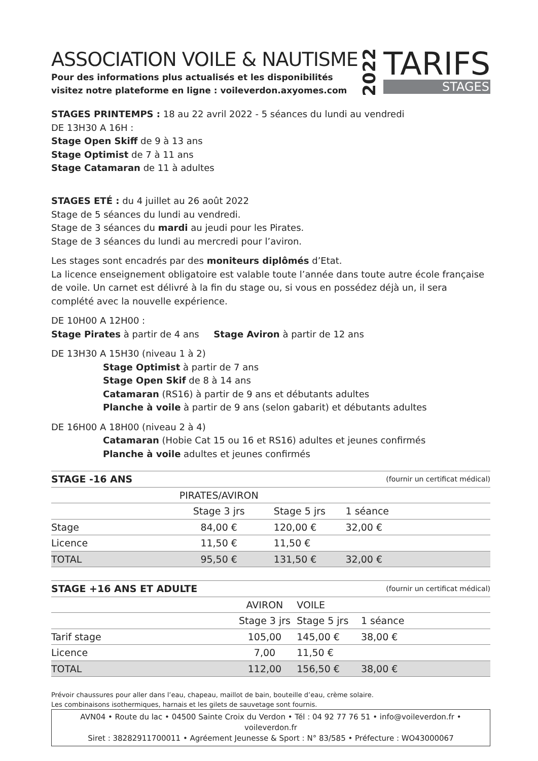ASSOCIATION VOILE & NAUTISME
Pour des informations plus actualisés et les disponibilités
visitez notre plateforme en ligne : voileverdon.axyomes.com
2022
TARIFS
STAGES
STAGES PRINTEMPS : 18 au 22 avril 2022 - 5 séances du lundi au vendredi
DE 13H30 A 16H :
Stage Open Skiff de 9 à 13 ans
Stage Optimist de 7 à 11 ans
Stage Catamaran de 11 à adultes
STAGES ETÉ : du 4 juillet au 26 août 2022
Stage de 5 séances du lundi au vendredi.
Stage de 3 séances du mardi au jeudi pour les Pirates.
Stage de 3 séances du lundi au mercredi pour l’aviron.
Les stages sont encadrés par des moniteurs diplômés d’Etat.
La licence enseignement obligatoire est valable toute l’année dans toute autre école française de voile. Un carnet est délivré à la fin du stage ou, si vous en possédez déjà un, il sera complété avec la nouvelle expérience.
DE 10H00 A 12H00 :
Stage Pirates à partir de 4 ans Stage Aviron à partir de 12 ans
DE 13H30 A 15H30 (niveau 1 à 2)
Stage Optimist à partir de 7 ans
Stage Open Skif de 8 à 14 ans
Catamaran (RS16) à partir de 9 ans et débutants adultes
Planche à voile à partir de 9 ans (selon gabarit) et débutants adultes
DE 16H00 A 18H00 (niveau 2 à 4)
Catamaran (Hobie Cat 15 ou 16 et RS16) adultes et jeunes confirmés
Planche à voile adultes et jeunes confirmés
| STAGE -16 ANS | | | (fournir un certificat médical) |
| --- | --- | --- | --- |
| | PIRATES/AVIRON | | |
| | Stage 3 jrs | Stage 5 jrs | 1 séance |
| Stage | 84,00 € | 120,00 € | 32,00 € |
| Licence | 11,50 € | 11,50 € | |
| TOTAL | 95,50 € | 131,50 € | 32,00 € |
| STAGE +16 ANS ET ADULTE | | | (fournir un certificat médical) |
| --- | --- | --- | --- |
| | AVIRON | VOILE | |
| | Stage 3 jrs | Stage 5 jrs | 1 séance |
| Tarif stage | 105,00 | 145,00 € | 38,00 € |
| Licence | 7,00 | 11,50 € | |
| TOTAL | 112,00 | 156,50 € | 38,00 € |
Prévoir chaussures pour aller dans l’eau, chapeau, maillot de bain, bouteille d’eau, crème solaire.
Les combinaisons isothermiques, harnais et les gilets de sauvetage sont fournis.
AVN04 • Route du lac • 04500 Sainte Croix du Verdon • Tél : 04 92 77 76 51 • info@voileverdon.fr • voileverdon.fr
Siret : 38282911700011 • Agréement Jeunesse & Sport : N° 83/585 • Préfecture : WO43000067